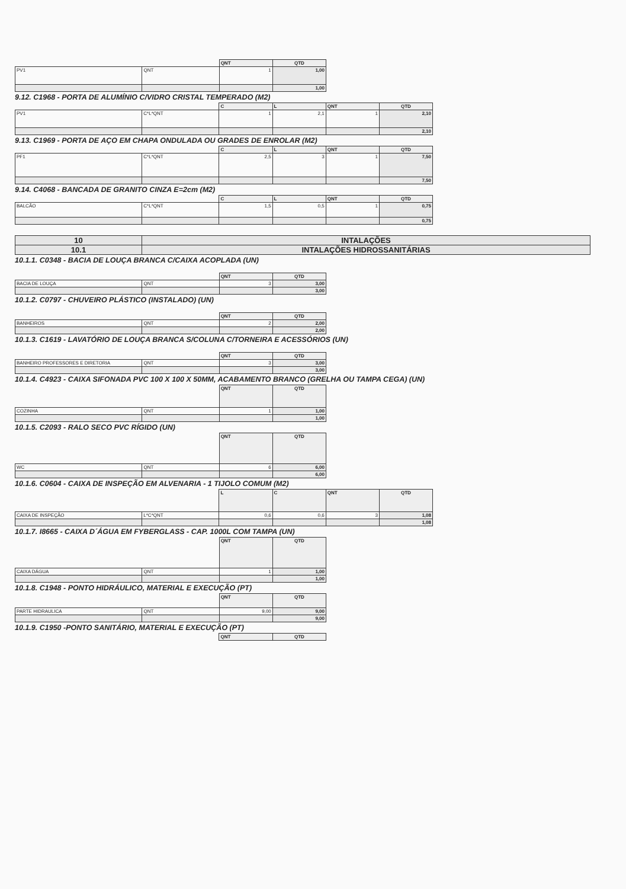| | | QNT | QTD |
| PV1 | QNT | 1 | 1,00 |
| | | | 1,00 |
9.12. C1968 - PORTA DE ALUMÍNIO C/VIDRO CRISTAL TEMPERADO (M2)
| | | C | L | QNT | QTD |
| PV1 | C*L*QNT | 1 | 2,1 | 1 | 2,10 |
| | | | | | 2,10 |
9.13. C1969 - PORTA DE AÇO EM CHAPA ONDULADA OU GRADES DE ENROLAR (M2)
| | | C | L | QNT | QTD |
| PF1 | C*L*QNT | 2,5 | 3 | 1 | 7,50 |
| | | | | | 7,50 |
9.14. C4068 - BANCADA DE GRANITO CINZA E=2cm (M2)
| | | C | L | QNT | QTD |
| BALCÃO | C*L*QNT | 1,5 | 0,5 | 1 | 0,75 |
| | | | | | 0,75 |
| 10 | INTALAÇÕES |
| 10.1 | INTALAÇÕES HIDROSSANITÁRIAS |
10.1.1. C0348 - BACIA DE LOUÇA BRANCA C/CAIXA ACOPLADA (UN)
| | | QNT | QTD |
| BACIA DE LOUÇA | QNT | 3 | 3,00 |
| | | | 3,00 |
10.1.2. C0797 - CHUVEIRO PLÁSTICO (INSTALADO) (UN)
| | | QNT | QTD |
| BANHEIROS | QNT | 2 | 2,00 |
| | | | 2,00 |
10.1.3. C1619 - LAVATÓRIO DE LOUÇA BRANCA S/COLUNA C/TORNEIRA E ACESSÓRIOS (UN)
| | | QNT | QTD |
| BANHEIRO PROFESSORES E DIRETORIA | QNT | 3 | 3,00 |
| | | | 3,00 |
10.1.4. C4923 - CAIXA SIFONADA PVC 100 X 100 X 50MM, ACABAMENTO BRANCO (GRELHA OU TAMPA CEGA) (UN)
| | | QNT | QTD |
| COZINHA | QNT | 1 | 1,00 |
| | | | 1,00 |
10.1.5. C2093 - RALO SECO PVC RÍGIDO (UN)
| | | QNT | QTD |
| WC | QNT | 6 | 6,00 |
| | | | 6,00 |
10.1.6. C0604 - CAIXA DE INSPEÇÃO EM ALVENARIA - 1 TIJOLO COMUM (M2)
| | | L | C | QNT | QTD |
| CAIXA DE INSPEÇÃO | L*C*QNT | 0,6 | 0,6 | 3 | 1,08 |
| | | | | | 1,08 |
10.1.7. I8665 - CAIXA D´ÁGUA EM FYBERGLASS - CAP. 1000L COM TAMPA (UN)
| | | QNT | QTD |
| CAIXA DÁGUA | QNT | 1 | 1,00 |
| | | | 1,00 |
10.1.8. C1948 - PONTO HIDRÁULICO, MATERIAL E EXECUÇÃO (PT)
| | | QNT | QTD |
| PARTE HIDRAULICA | QNT | 9,00 | 9,00 |
| | | | 9,00 |
10.1.9. C1950 -PONTO SANITÁRIO, MATERIAL E EXECUÇÃO (PT)
| | | QNT | QTD |